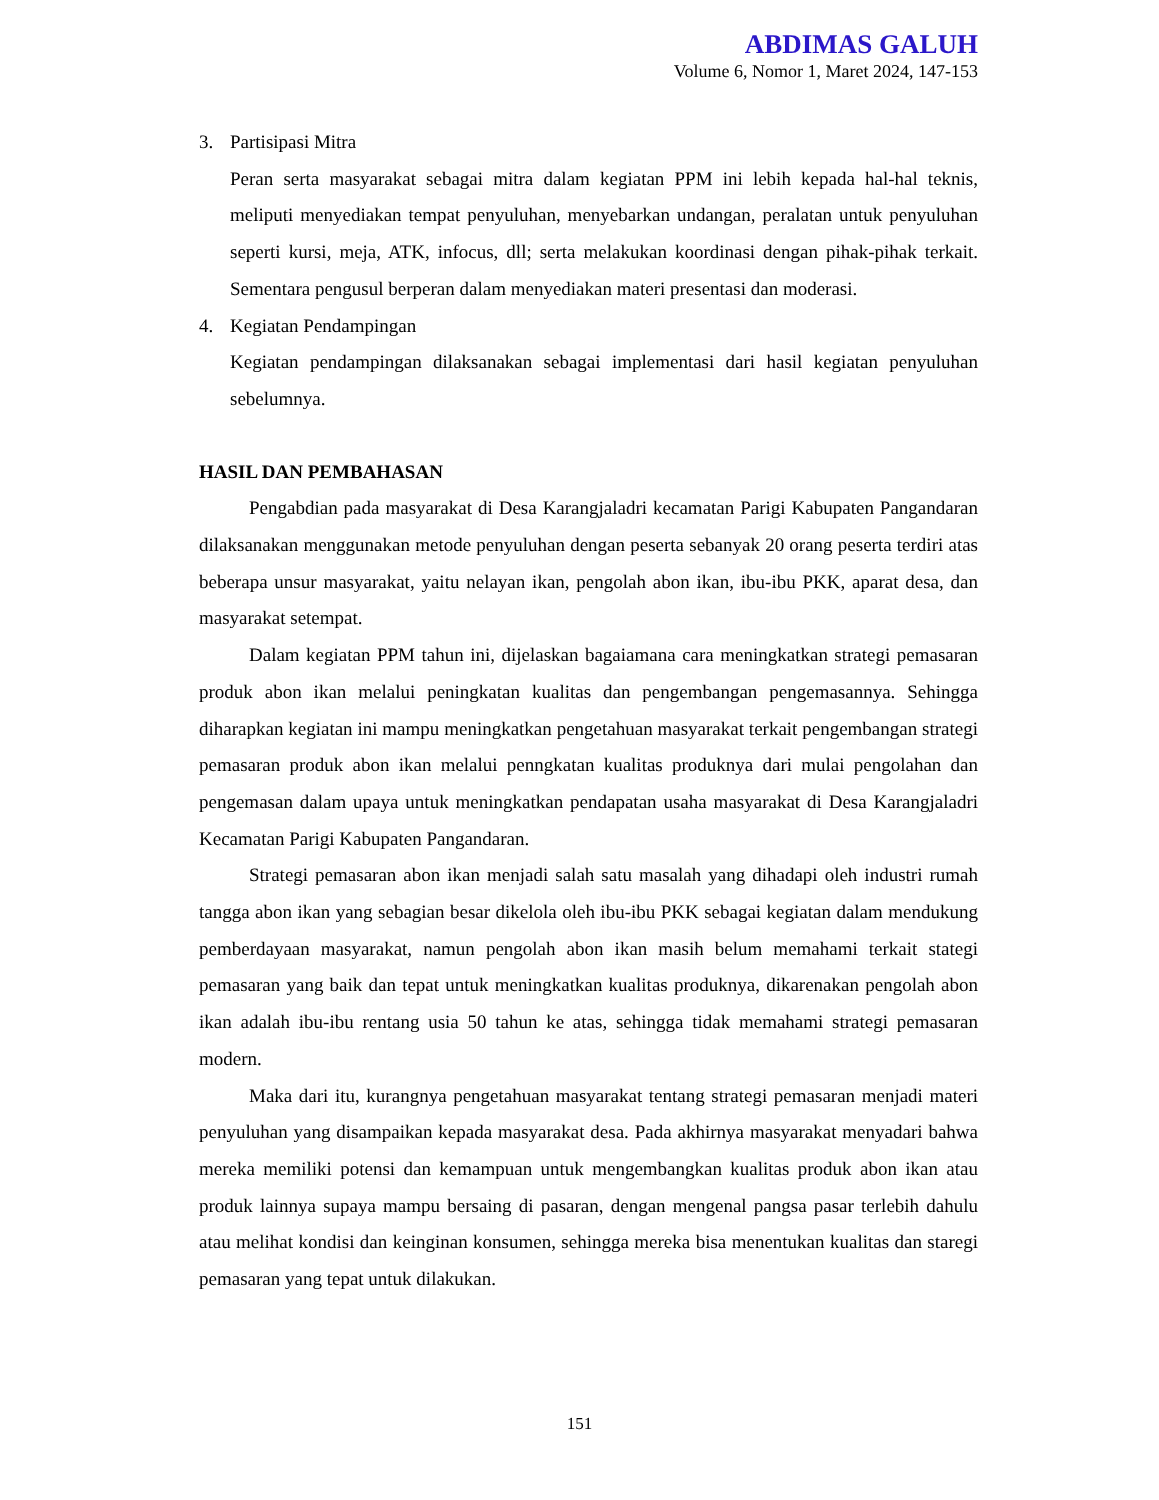ABDIMAS GALUH
Volume 6, Nomor 1, Maret 2024, 147-153
3. Partisipasi Mitra
Peran serta masyarakat sebagai mitra dalam kegiatan PPM ini lebih kepada hal-hal teknis, meliputi menyediakan tempat penyuluhan, menyebarkan undangan, peralatan untuk penyuluhan seperti kursi, meja, ATK, infocus, dll; serta melakukan koordinasi dengan pihak-pihak terkait. Sementara pengusul berperan dalam menyediakan materi presentasi dan moderasi.
4. Kegiatan Pendampingan
Kegiatan pendampingan dilaksanakan sebagai implementasi dari hasil kegiatan penyuluhan sebelumnya.
HASIL DAN PEMBAHASAN
Pengabdian pada masyarakat di Desa Karangjaladri kecamatan Parigi Kabupaten Pangandaran dilaksanakan menggunakan metode penyuluhan dengan peserta sebanyak 20 orang peserta terdiri atas beberapa unsur masyarakat, yaitu nelayan ikan, pengolah abon ikan, ibu-ibu PKK, aparat desa, dan masyarakat setempat.
Dalam kegiatan PPM tahun ini, dijelaskan bagaiamana cara meningkatkan strategi pemasaran produk abon ikan melalui peningkatan kualitas dan pengembangan pengemasannya. Sehingga diharapkan kegiatan ini mampu meningkatkan pengetahuan masyarakat terkait pengembangan strategi pemasaran produk abon ikan melalui penngkatan kualitas produknya dari mulai pengolahan dan pengemasan dalam upaya untuk meningkatkan pendapatan usaha masyarakat di Desa Karangjaladri Kecamatan Parigi Kabupaten Pangandaran.
Strategi pemasaran abon ikan menjadi salah satu masalah yang dihadapi oleh industri rumah tangga abon ikan yang sebagian besar dikelola oleh ibu-ibu PKK sebagai kegiatan dalam mendukung pemberdayaan masyarakat, namun pengolah abon ikan masih belum memahami terkait stategi pemasaran yang baik dan tepat untuk meningkatkan kualitas produknya, dikarenakan pengolah abon ikan adalah ibu-ibu rentang usia 50 tahun ke atas, sehingga tidak memahami strategi pemasaran modern.
Maka dari itu, kurangnya pengetahuan masyarakat tentang strategi pemasaran menjadi materi penyuluhan yang disampaikan kepada masyarakat desa. Pada akhirnya masyarakat menyadari bahwa mereka memiliki potensi dan kemampuan untuk mengembangkan kualitas produk abon ikan atau produk lainnya supaya mampu bersaing di pasaran, dengan mengenal pangsa pasar terlebih dahulu atau melihat kondisi dan keinginan konsumen, sehingga mereka bisa menentukan kualitas dan staregi pemasaran yang tepat untuk dilakukan.
151